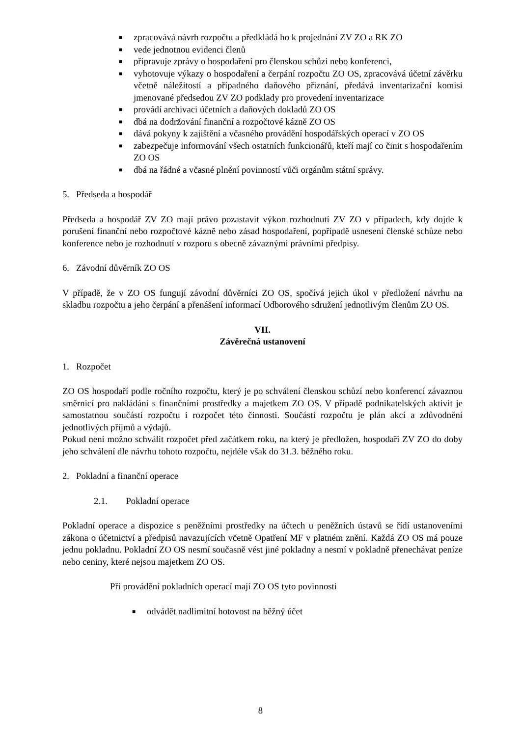■ zpracovává návrh rozpočtu a předkládá ho k projednání ZV ZO a RK ZO
■ vede jednotnou evidenci členů
■ připravuje zprávy o hospodaření pro členskou schůzi nebo konferenci,
■ vyhotovuje výkazy o hospodaření a čerpání rozpočtu ZO OS, zpracovává účetní závěrku včetně náležitostí a případného daňového přiznání, předává inventarizační komisi jmenované předsedou ZV ZO podklady pro provedení inventarizace
■ provádí archivaci účetních a daňových dokladů ZO OS
■ dbá na dodržování finanční a rozpočtové kázně ZO OS
■ dává pokyny k zajištění a včasného provádění hospodářských operací v ZO OS
■ zabezpečuje informování všech ostatních funkcionářů, kteří mají co činit s hospodařením ZO OS
■ dbá na řádné a včasné plnění povinností vůči orgánům státní správy.
5. Předseda a hospodář
Předseda a hospodář ZV ZO mají právo pozastavit výkon rozhodnutí ZV ZO v případech, kdy dojde k porušení finanční nebo rozpočtové kázně nebo zásad hospodaření, popřípadě usnesení členské schůze nebo konference nebo je rozhodnutí v rozporu s obecně závaznými právními předpisy.
6. Závodní důvěrník ZO OS
V případě, že v ZO OS fungují závodní důvěrníci ZO OS, spočívá jejich úkol v předložení návrhu na skladbu rozpočtu a jeho čerpání a přenášení informací Odborového sdružení jednotlivým členům ZO OS.
VII.
Závěrečná ustanovení
1. Rozpočet
ZO OS hospodaří podle ročního rozpočtu, který je po schválení členskou schůzí nebo konferencí závaznou směrnicí pro nakládání s finančními prostředky a majetkem ZO OS. V případě podnikatelských aktivit je samostatnou součástí rozpočtu i rozpočet této činnosti. Součástí rozpočtu je plán akcí a zdůvodnění jednotlivých příjmů a výdajů.
Pokud není možno schválit rozpočet před začátkem roku, na který je předložen, hospodaří ZV ZO do doby jeho schválení dle návrhu tohoto rozpočtu, nejdéle však do 31.3. běžného roku.
2. Pokladní a finanční operace
2.1. Pokladní operace
Pokladní operace a dispozice s peněžními prostředky na účtech u peněžních ústavů se řídí ustanoveními zákona o účetnictví a předpisů navazujících včetně Opatření MF v platném znění. Každá ZO OS má pouze jednu pokladnu. Pokladní ZO OS nesmí současně vést jiné pokladny a nesmí v pokladně přenechávat peníze nebo ceniny, které nejsou majetkem ZO OS.
Při provádění pokladních operací mají ZO OS tyto povinnosti
■ odvádět nadlimitní hotovost na běžný účet
8